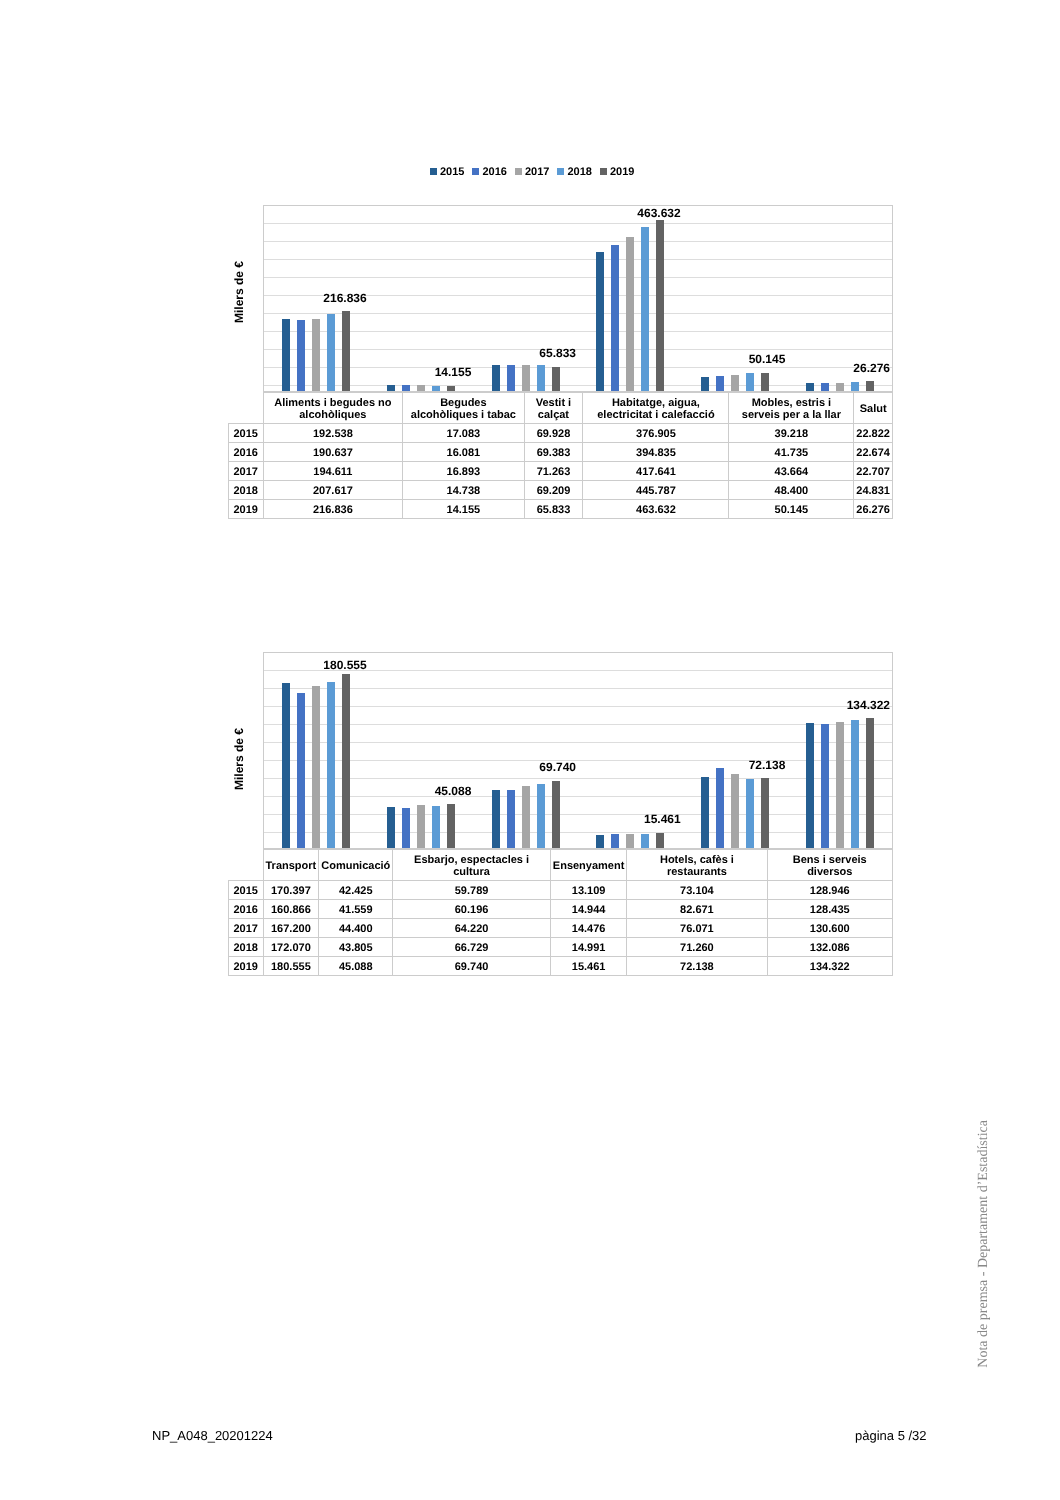2015 2016 2017 2018 2019
Milers de €
216.836
14.155
65.833
463.632
50.145
26.276
| | Aliments i begudes no alcohòliques | Begudes alcohòliques i tabac | Vestit i calçat | Habitatge, aigua, electricitat i calefacció | Mobles, estris i serveis per a la llar | Salut |
| --- | --- | --- | --- | --- | --- | --- |
| 2015 | 192.538 | 17.083 | 69.928 | 376.905 | 39.218 | 22.822 |
| 2016 | 190.637 | 16.081 | 69.383 | 394.835 | 41.735 | 22.674 |
| 2017 | 194.611 | 16.893 | 71.263 | 417.641 | 43.664 | 22.707 |
| 2018 | 207.617 | 14.738 | 69.209 | 445.787 | 48.400 | 24.831 |
| 2019 | 216.836 | 14.155 | 65.833 | 463.632 | 50.145 | 26.276 |
Milers de €
180.555
45.088
69.740
15.461
72.138
134.322
| | Transport | Comunicació | Esbarjo, espectacles i cultura | Ensenyament | Hotels, cafès i restaurants | Bens i serveis diversos |
| --- | --- | --- | --- | --- | --- | --- |
| 2015 | 170.397 | 42.425 | 59.789 | 13.109 | 73.104 | 128.946 |
| 2016 | 160.866 | 41.559 | 60.196 | 14.944 | 82.671 | 128.435 |
| 2017 | 167.200 | 44.400 | 64.220 | 14.476 | 76.071 | 130.600 |
| 2018 | 172.070 | 43.805 | 66.729 | 14.991 | 71.260 | 132.086 |
| 2019 | 180.555 | 45.088 | 69.740 | 15.461 | 72.138 | 134.322 |
Nota de premsa - Departament d’Estadística
NP_A048_20201224 pàgina 5 /32